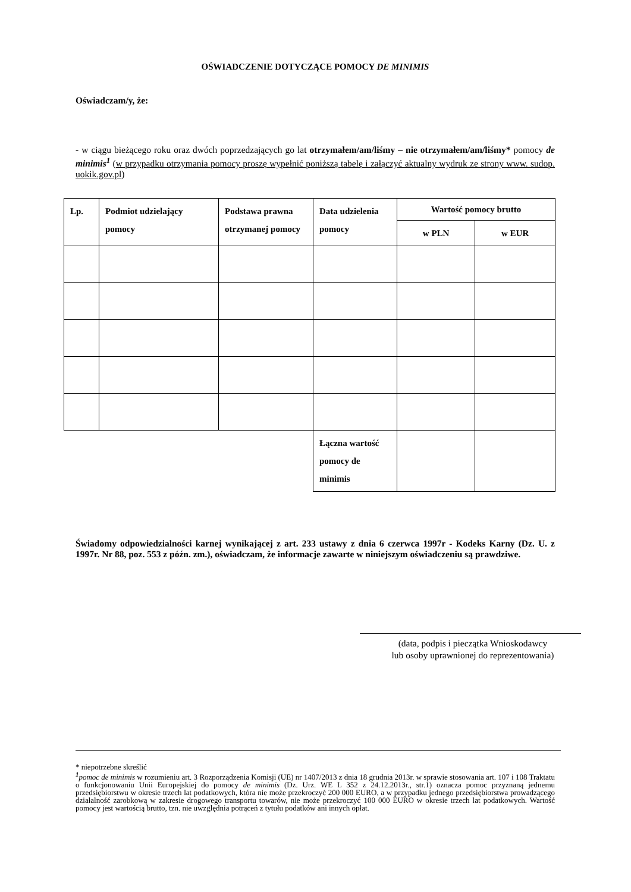OŚWIADCZENIE DOTYCZĄCE POMOCY DE MINIMIS
Oświadczam/y, że:
- w ciągu bieżącego roku oraz dwóch poprzedzających go lat otrzymałem/am/liśmy – nie otrzymałem/am/liśmy* pomocy de minimis<sup>1</sup> (w przypadku otrzymania pomocy proszę wypełnić poniższą tabelę i załączyć aktualny wydruk ze strony www. sudop. uokik.gov.pl)
| Lp. | Podmiot udzielający pomocy | Podstawa prawna otrzymanej pomocy | Data udzielenia pomocy | Wartość pomocy brutto | |
| --- | --- | --- | --- | --- | --- |
| | | | | w PLN | w EUR |
| | | | Łączna wartość pomocy de minimis | | |
Świadomy odpowiedzialności karnej wynikającej z art. 233 ustawy z dnia 6 czerwca 1997r - Kodeks Karny (Dz. U. z 1997r. Nr 88, poz. 553 z późn. zm.), oświadczam, że informacje zawarte w niniejszym oświadczeniu są prawdziwe.
(data, podpis i pieczątka Wnioskodawcy
lub osoby uprawnionej do reprezentowania)
* niepotrzebne skreślić
<sup>1</sup> pomoc de minimis w rozumieniu art. 3 Rozporządzenia Komisji (UE) nr 1407/2013 z dnia 18 grudnia 2013r. w sprawie stosowania art. 107 i 108 Traktatu o funkcjonowaniu Unii Europejskiej do pomocy de minimis (Dz. Urz. WE L 352 z 24.12.2013r., str.1) oznacza pomoc przyznaną jednemu przedsiębiorstwu w okresie trzech lat podatkowych, która nie może przekroczyć 200 000 EURO, a w przypadku jednego przedsiębiorstwa prowadzącego działalność zarobkową w zakresie drogowego transportu towarów, nie może przekroczyć 100 000 EURO w okresie trzech lat podatkowych. Wartość pomocy jest wartością brutto, tzn. nie uwzględnia potrąceń z tytułu podatków ani innych opłat.